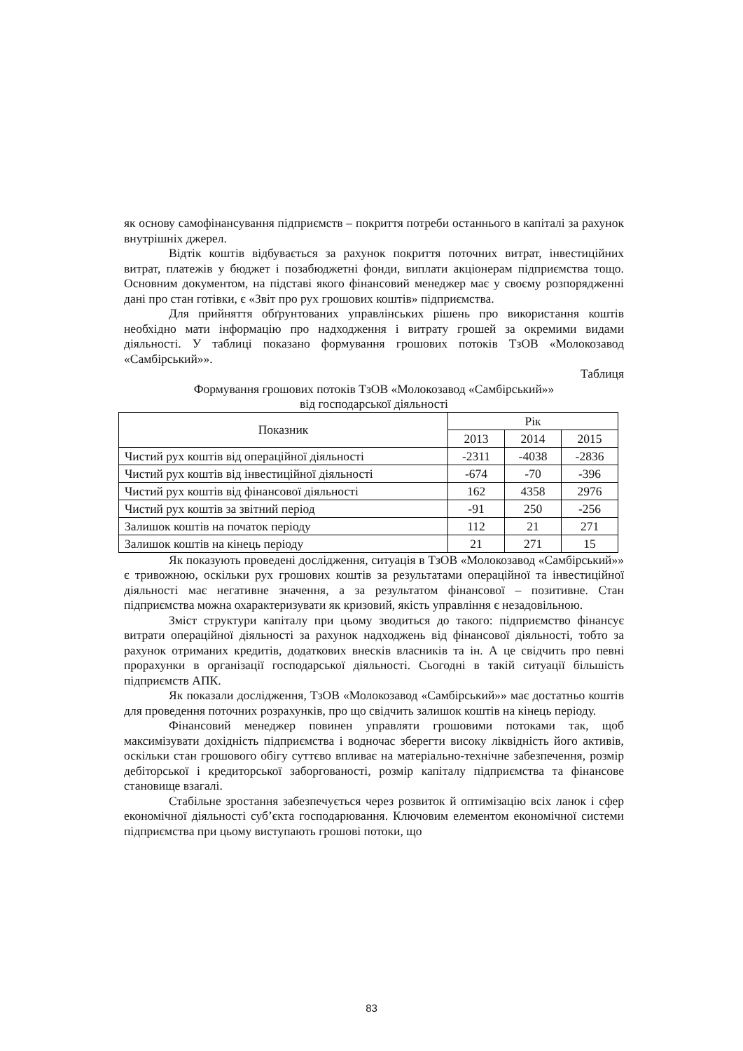як основу самофінансування підприємств – покриття потреби останнього в капіталі за рахунок внутрішніх джерел.
Відтік коштів відбувається за рахунок покриття поточних витрат, інвестиційних витрат, платежів у бюджет і позабюджетні фонди, виплати акціонерам підприємства тощо. Основним документом, на підставі якого фінансовий менеджер має у своєму розпорядженні дані про стан готівки, є «Звіт про рух грошових коштів» підприємства.
Для прийняття обґрунтованих управлінських рішень про використання коштів необхідно мати інформацію про надходження і витрату грошей за окремими видами діяльності. У таблиці показано формування грошових потоків ТзОВ «Молокозавод «Самбірський»».
Таблиця
Формування грошових потоків ТзОВ «Молокозавод «Самбірський»»
від господарської діяльності
| Показник | Рік | | |
| --- | --- | --- | --- |
| | 2013 | 2014 | 2015 |
| Чистий рух коштів від операційної діяльності | -2311 | -4038 | -2836 |
| Чистий рух коштів від інвестиційної діяльності | -674 | -70 | -396 |
| Чистий рух коштів від фінансової діяльності | 162 | 4358 | 2976 |
| Чистий рух коштів за звітний період | -91 | 250 | -256 |
| Залишок коштів на початок періоду | 112 | 21 | 271 |
| Залишок коштів на кінець періоду | 21 | 271 | 15 |
Як показують проведені дослідження, ситуація в ТзОВ «Молокозавод «Самбірський»» є тривожною, оскільки рух грошових коштів за результатами операційної та інвестиційної діяльності має негативне значення, а за результатом фінансової – позитивне. Стан підприємства можна охарактеризувати як кризовий, якість управління є незадовільною.
Зміст структури капіталу при цьому зводиться до такого: підприємство фінансує витрати операційної діяльності за рахунок надходжень від фінансової діяльності, тобто за рахунок отриманих кредитів, додаткових внесків власників та ін. А це свідчить про певні прорахунки в організації господарської діяльності. Сьогодні в такій ситуації більшість підприємств АПК.
Як показали дослідження, ТзОВ «Молокозавод «Самбірський»» має достатньо коштів для проведення поточних розрахунків, про що свідчить залишок коштів на кінець періоду.
Фінансовий менеджер повинен управляти грошовими потоками так, щоб максимізувати дохідність підприємства і водночас зберегти високу ліквідність його активів, оскільки стан грошового обігу суттєво впливає на матеріально-технічне забезпечення, розмір дебіторської і кредиторської заборгованості, розмір капіталу підприємства та фінансове становище взагалі.
Стабільне зростання забезпечується через розвиток й оптимізацію всіх ланок і сфер економічної діяльності суб’єкта господарювання. Ключовим елементом економічної системи підприємства при цьому виступають грошові потоки, що
83